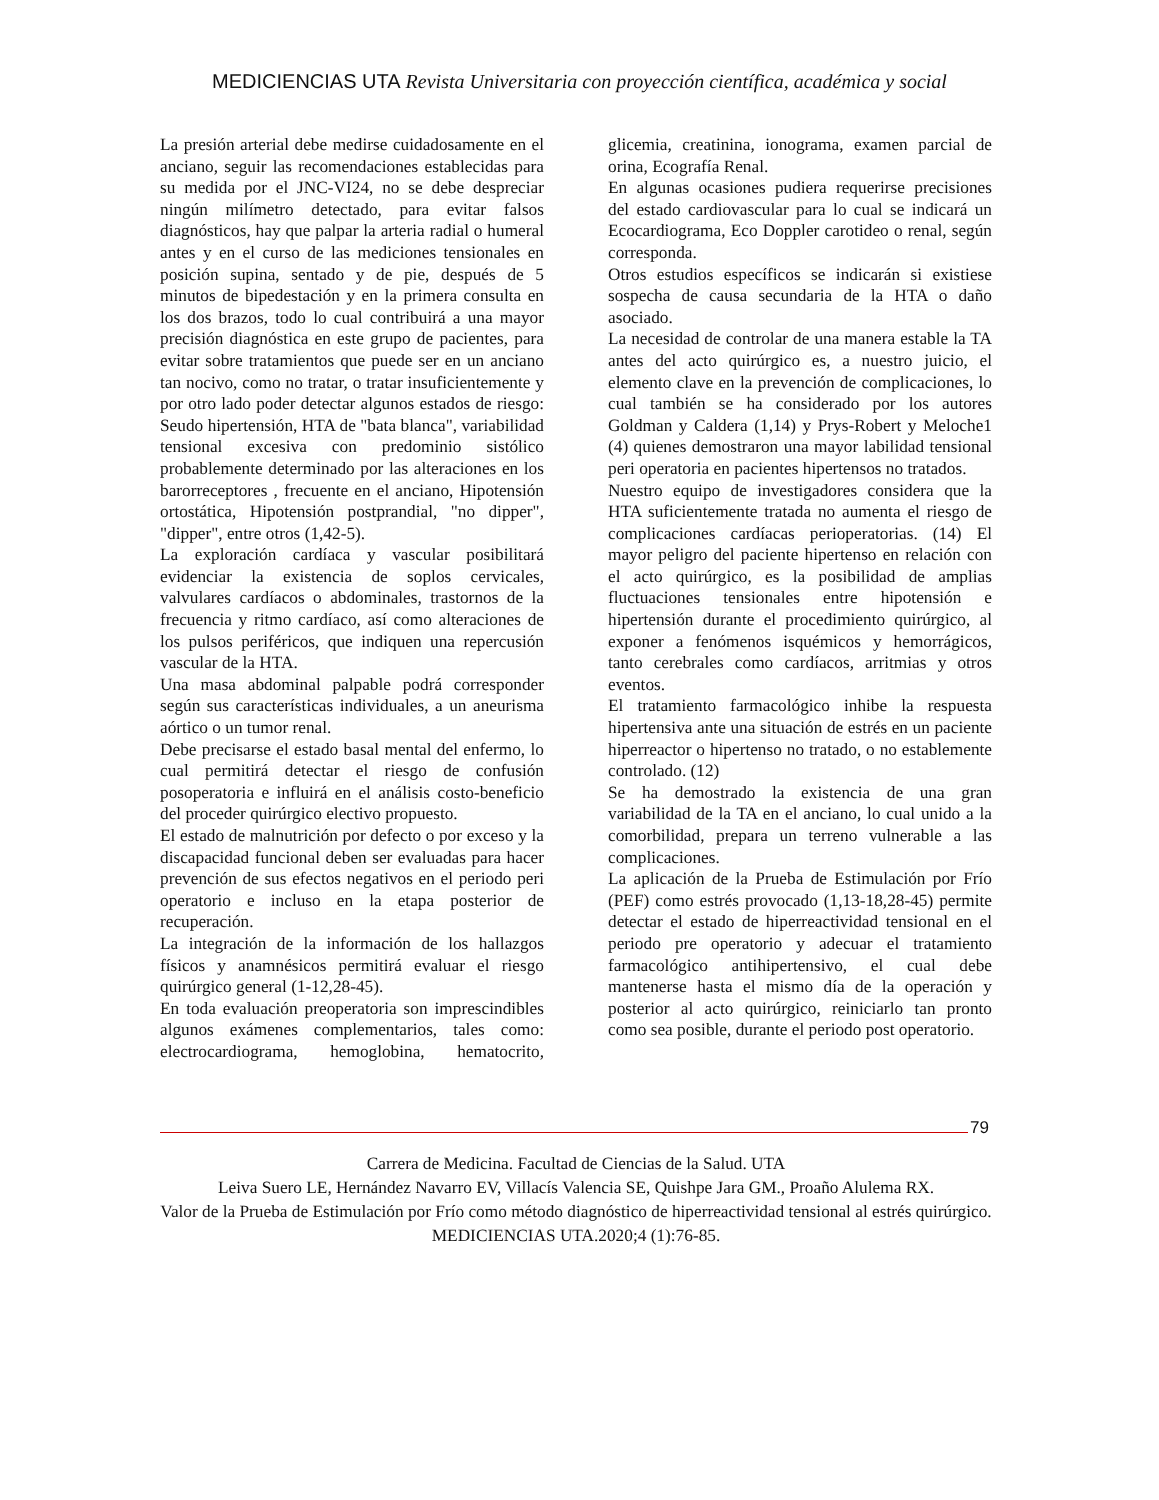MEDICIENCIAS UTA Revista Universitaria con proyección científica, académica y social
La presión arterial debe medirse cuidadosamente en el anciano, seguir las recomendaciones establecidas para su medida por el JNC-VI24, no se debe despreciar ningún milímetro detectado, para evitar falsos diagnósticos, hay que palpar la arteria radial o humeral antes y en el curso de las mediciones tensionales en posición supina, sentado y de pie, después de 5 minutos de bipedestación y en la primera consulta en los dos brazos, todo lo cual contribuirá a una mayor precisión diagnóstica en este grupo de pacientes, para evitar sobre tratamientos que puede ser en un anciano tan nocivo, como no tratar, o tratar insuficientemente y por otro lado poder detectar algunos estados de riesgo: Seudo hipertensión, HTA de "bata blanca", variabilidad tensional excesiva con predominio sistólico probablemente determinado por las alteraciones en los barorreceptores , frecuente en el anciano, Hipotensión ortostática, Hipotensión postprandial, "no dipper", "dipper", entre otros (1,42-5).
La exploración cardíaca y vascular posibilitará evidenciar la existencia de soplos cervicales, valvulares cardíacos o abdominales, trastornos de la frecuencia y ritmo cardíaco, así como alteraciones de los pulsos periféricos, que indiquen una repercusión vascular de la HTA.
Una masa abdominal palpable podrá corresponder según sus características individuales, a un aneurisma aórtico o un tumor renal.
Debe precisarse el estado basal mental del enfermo, lo cual permitirá detectar el riesgo de confusión posoperatoria e influirá en el análisis costo-beneficio del proceder quirúrgico electivo propuesto.
El estado de malnutrición por defecto o por exceso y la discapacidad funcional deben ser evaluadas para hacer prevención de sus efectos negativos en el periodo peri operatorio e incluso en la etapa posterior de recuperación.
La integración de la información de los hallazgos físicos y anamnésicos permitirá evaluar el riesgo quirúrgico general (1-12,28-45).
En toda evaluación preoperatoria son imprescindibles algunos exámenes complementarios, tales como: electrocardiograma, hemoglobina, hematocrito, glicemia, creatinina, ionograma, examen parcial de orina, Ecografía Renal.
En algunas ocasiones pudiera requerirse precisiones del estado cardiovascular para lo cual se indicará un Ecocardiograma, Eco Doppler carotideo o renal, según corresponda.
Otros estudios específicos se indicarán si existiese sospecha de causa secundaria de la HTA o daño asociado.
La necesidad de controlar de una manera estable la TA antes del acto quirúrgico es, a nuestro juicio, el elemento clave en la prevención de complicaciones, lo cual también se ha considerado por los autores Goldman y Caldera (1,14) y Prys-Robert y Meloche1 (4) quienes demostraron una mayor labilidad tensional peri operatoria en pacientes hipertensos no tratados.
Nuestro equipo de investigadores considera que la HTA suficientemente tratada no aumenta el riesgo de complicaciones cardíacas perioperatorias. (14) El mayor peligro del paciente hipertenso en relación con el acto quirúrgico, es la posibilidad de amplias fluctuaciones tensionales entre hipotensión e hipertensión durante el procedimiento quirúrgico, al exponer a fenómenos isquémicos y hemorrágicos, tanto cerebrales como cardíacos, arritmias y otros eventos.
El tratamiento farmacológico inhibe la respuesta hipertensiva ante una situación de estrés en un paciente hiperreactor o hipertenso no tratado, o no establemente controlado. (12)
Se ha demostrado la existencia de una gran variabilidad de la TA en el anciano, lo cual unido a la comorbilidad, prepara un terreno vulnerable a las complicaciones.
La aplicación de la Prueba de Estimulación por Frío (PEF) como estrés provocado (1,13-18,28-45) permite detectar el estado de hiperreactividad tensional en el periodo pre operatorio y adecuar el tratamiento farmacológico antihipertensivo, el cual debe mantenerse hasta el mismo día de la operación y posterior al acto quirúrgico, reiniciarlo tan pronto como sea posible, durante el periodo post operatorio.
79
Carrera de Medicina. Facultad de Ciencias de la Salud. UTA
Leiva Suero LE, Hernández Navarro EV, Villacís Valencia SE, Quishpe Jara GM., Proaño Alulema RX.
Valor de la Prueba de Estimulación por Frío como método diagnóstico de hiperreactividad tensional al estrés quirúrgico. MEDICIENCIAS UTA.2020;4 (1):76-85.